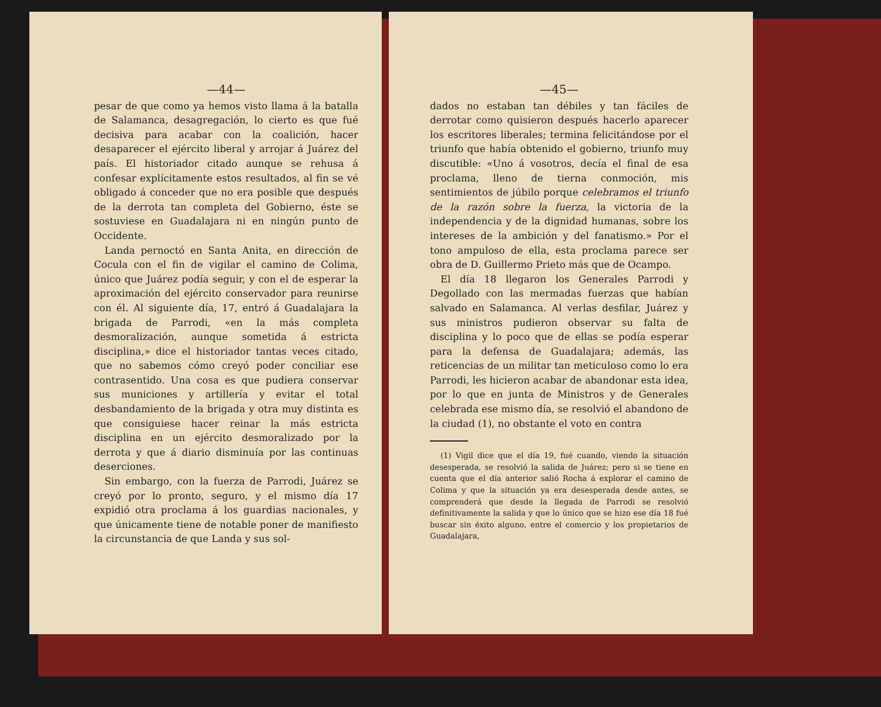—44—
pesar de que como ya hemos visto llama á la batalla de Salamanca, desagregación, lo cierto es que fué decisiva para acabar con la coalición, hacer desaparecer el ejército liberal y arrojar á Juárez del país. El historiador citado aunque se rehusa á confesar explícitamente estos resultados, al fin se vé obligado á conceder que no era posible que después de la derrota tan completa del Gobierno, éste se sostuviese en Guadalajara ni en ningún punto de Occidente.
Landa pernoctó en Santa Anita, en dirección de Cocula con el fin de vigilar el camino de Colima, único que Juárez podía seguir, y con el de esperar la aproximación del ejército conservador para reunirse con él. Al siguiente día, 17, entró á Guadalajara la brigada de Parrodi, «en la más completa desmoralización, aunque sometida á estricta disciplina,» dice el historiador tantas veces citado, que no sabemos cómo creyó poder conciliar ese contrasentido. Una cosa es que pudiera conservar sus municiones y artillería y evitar el total desbandamiento de la brigada y otra muy distinta es que consiguiese hacer reinar la más estricta disciplina en un ejército desmoralizado por la derrota y que á diario disminuía por las continuas deserciones.
Sin embargo, con la fuerza de Parrodi, Juárez se creyó por lo pronto, seguro, y el mismo día 17 expidió otra proclama á los guardias nacionales, y que únicamente tiene de notable poner de manifiesto la circunstancia de que Landa y sus sol-
—45—
dados no estaban tan débiles y tan fáciles de derrotar como quisieron después hacerlo aparecer los escritores liberales; termina felicitándose por el triunfo que había obtenido el gobierno, triunfo muy discutible: «Uno á vosotros, decía el final de esa proclama, lleno de tierna conmoción, mis sentimientos de júbilo porque celebramos el triunfo de la razón sobre la fuerza, la victoria de la independencia y de la dignidad humanas, sobre los intereses de la ambición y del fanatismo.» Por el tono ampuloso de ella, esta proclama parece ser obra de D. Guillermo Prieto más que de Ocampo.
El día 18 llegaron los Generales Parrodi y Degollado con las mermadas fuerzas que habían salvado en Salamanca. Al verlas desfilar, Juárez y sus ministros pudieron observar su falta de disciplina y lo poco que de ellas se podía esperar para la defensa de Guadalajara; además, las reticencias de un militar tan meticuloso como lo era Parrodi, les hicieron acabar de abandonar esta idea, por lo que en junta de Ministros y de Generales celebrada ese mismo día, se resolvió el abandono de la ciudad (1), no obstante el voto en contra
(1) Vigil dice que el día 19, fué cuando, viendo la situación desesperada, se resolvió la salida de Juárez; pero si se tiene en cuenta que el día anterior salió Rocha á explorar el camino de Colima y que la situación ya era desesperada desde antes, se comprenderá que desde la llegada de Parrodi se resolvió definitivamente la salida y que lo único que se hizo ese día 18 fué buscar sin éxito alguno, entre el comercio y los propietarios de Guadalajara,